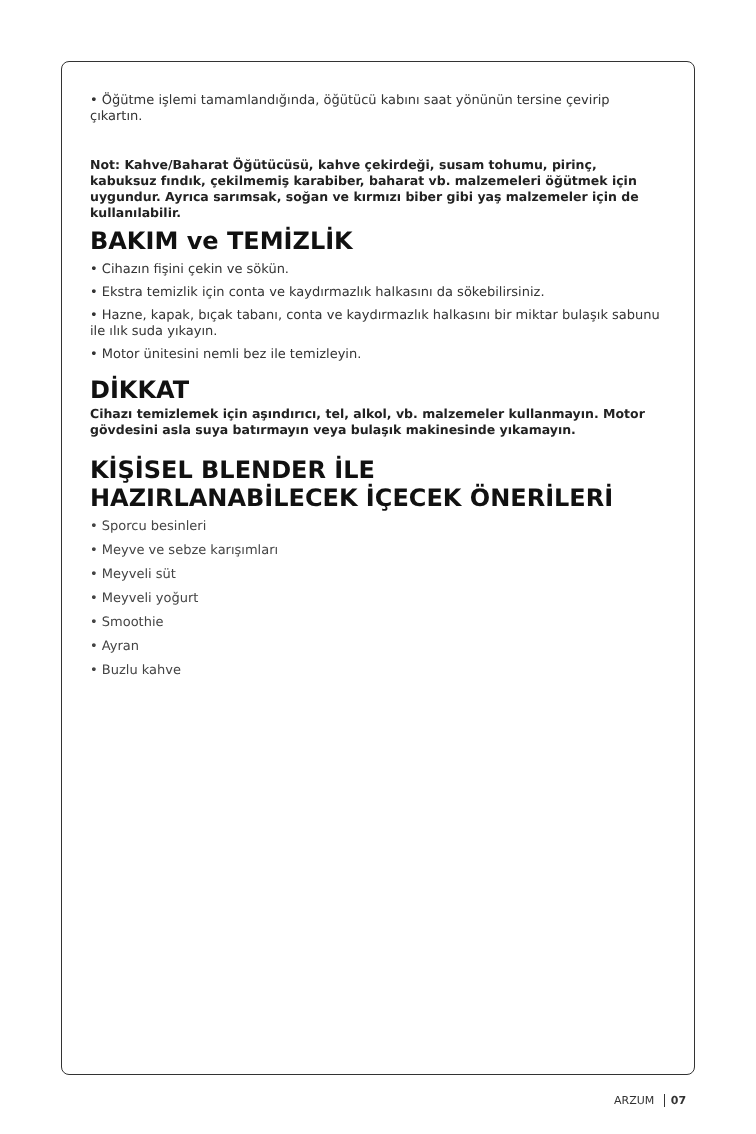• Öğütme işlemi tamamlandığında, öğütücü kabını saat yönünün tersine çevirip çıkartın.
Not: Kahve/Baharat Öğütücüsü, kahve çekirdeği, susam tohumu, pirinç, kabuksuz fındık, çekilmemiş karabiber, baharat vb. malzemeleri öğütmek için uygundur. Ayrıca sarımsak, soğan ve kırmızı biber gibi yaş malzemeler için de kullanılabilir.
BAKIM ve TEMİZLİK
• Cihazın fişini çekin ve sökün.
• Ekstra temizlik için conta ve kaydırmazlık halkasını da sökebilirsiniz.
• Hazne, kapak, bıçak tabanı, conta ve kaydırmazlık halkasını bir miktar bulaşık sabunu ile ılık suda yıkayın.
• Motor ünitesini nemli bez ile temizleyin.
DİKKAT
Cihazı temizlemek için aşındırıcı, tel, alkol, vb. malzemeler kullanmayın. Motor gövdesini asla suya batırmayın veya bulaşık makinesinde yıkamayın.
KİŞİSEL BLENDER İLE
HAZIRLANABİLECEK İÇECEK ÖNERİLERİ
• Sporcu besinleri
• Meyve ve sebze karışımları
• Meyveli süt
• Meyveli yoğurt
• Smoothie
• Ayran
• Buzlu kahve
ARZUM 07